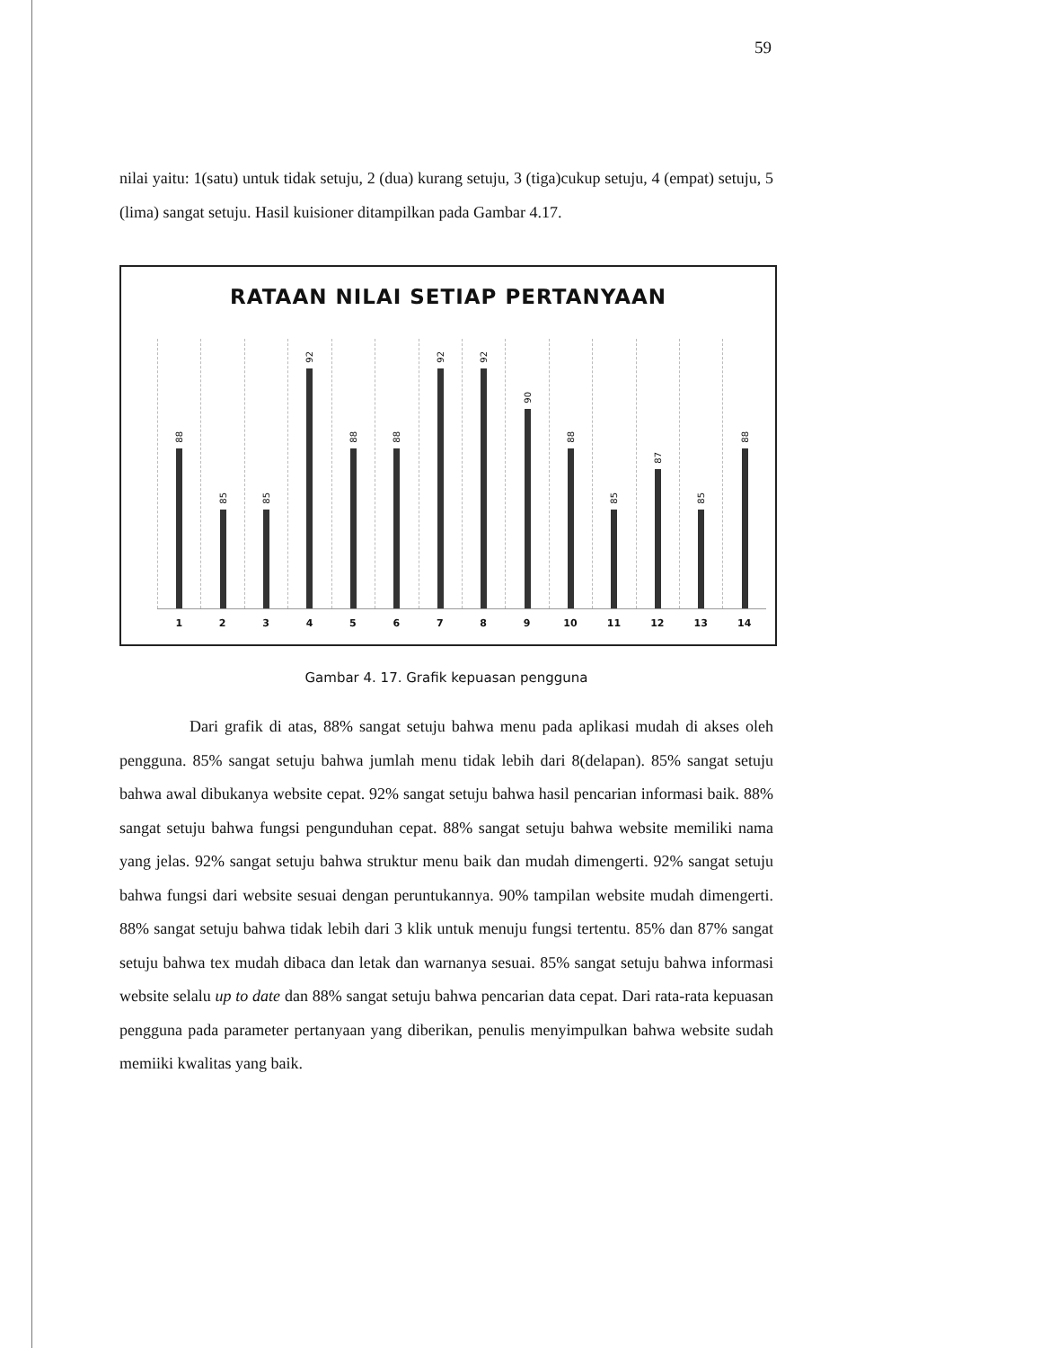59
nilai yaitu: 1(satu) untuk tidak setuju, 2 (dua) kurang setuju, 3 (tiga)cukup setuju, 4 (empat) setuju, 5 (lima) sangat setuju. Hasil kuisioner ditampilkan pada Gambar 4.17.
RATAAN NILAI SETIAP PERTANYAAN
88
85
85
92
88
88
92
92
90
88
85
87
85
88
1 2 3 4 5 6 7 8 9 10 11 12 13 14
Gambar 4. 17. Grafik kepuasan pengguna
Dari grafik di atas, 88% sangat setuju bahwa menu pada aplikasi mudah di akses oleh pengguna. 85% sangat setuju bahwa jumlah menu tidak lebih dari 8(delapan). 85% sangat setuju bahwa awal dibukanya website cepat. 92% sangat setuju bahwa hasil pencarian informasi baik. 88% sangat setuju bahwa fungsi pengunduhan cepat. 88% sangat setuju bahwa website memiliki nama yang jelas. 92% sangat setuju bahwa struktur menu baik dan mudah dimengerti. 92% sangat setuju bahwa fungsi dari website sesuai dengan peruntukannya. 90% tampilan website mudah dimengerti. 88% sangat setuju bahwa tidak lebih dari 3 klik untuk menuju fungsi tertentu. 85% dan 87% sangat setuju bahwa tex mudah dibaca dan letak dan warnanya sesuai. 85% sangat setuju bahwa informasi website selalu up to date dan 88% sangat setuju bahwa pencarian data cepat. Dari rata-rata kepuasan pengguna pada parameter pertanyaan yang diberikan, penulis menyimpulkan bahwa website sudah memiiki kwalitas yang baik.